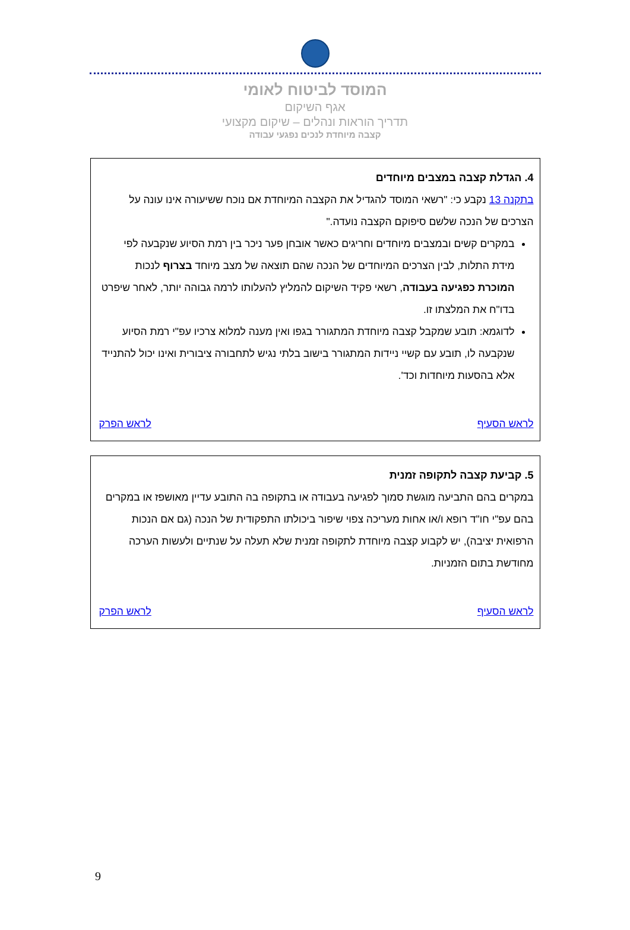המוסד לביטוח לאומי
אגף השיקום
תדריך הוראות ונהלים – שיקום מקצועי
קצבה מיוחדת לנכים נפגעי עבודה
4. הגדלת קצבה במצבים מיוחדים
בתקנה 13 נקבע כי: "רשאי המוסד להגדיל את הקצבה המיוחדת אם נוכח ששיעורה אינו עונה על הצרכים של הנכה שלשם סיפוקם הקצבה נועדה."
במקרים קשים ובמצבים מיוחדים וחריגים כאשר אובחן פער ניכר בין רמת הסיוע שנקבעה לפי מידת התלות, לבין הצרכים המיוחדים של הנכה שהם תוצאה של מצב מיוחד בצרוף לנכות המוכרת כפגיעה בעבודה, רשאי פקיד השיקום להמליץ להעלותו לרמה גבוהה יותר, לאחר שיפרט בדו"ח את המלצתו זו.
לדוגמא: תובע שמקבל קצבה מיוחדת המתגורר בגפו ואין מענה למלוא צרכיו עפ"י רמת הסיוע שנקבעה לו, תובע עם קשיי ניידות המתגורר בישוב בלתי נגיש לתחבורה ציבורית ואינו יכול להתנייד אלא בהסעות מיוחדות וכד'.
לראש הסעיף לראש הפרק
5. קביעת קצבה לתקופה זמנית
במקרים בהם התביעה מוגשת סמוך לפגיעה בעבודה או בתקופה בה התובע עדיין מאושפז או במקרים בהם עפ"י חו"ד רופא ו/או אחות מעריכה צפוי שיפור ביכולתו התפקודית של הנכה (גם אם הנכות הרפואית יציבה), יש לקבוע קצבה מיוחדת לתקופה זמנית שלא תעלה על שנתיים ולעשות הערכה מחודשת בתום הזמניות.
לראש הסעיף לראש הפרק
9